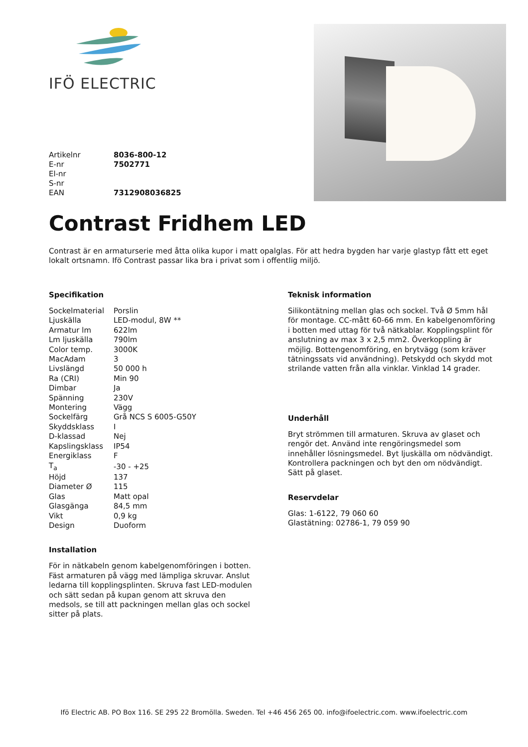IFÖ ELECTRIC
| Artikelnr | 8036-800-12 |
| E-nr | 7502771 |
| El-nr | |
| S-nr | |
| EAN | 7312908036825 |
Contrast Fridhem LED
Contrast är en armaturserie med åtta olika kupor i matt opalglas. För att hedra bygden har varje glastyp fått ett eget lokalt ortsnamn. Ifö Contrast passar lika bra i privat som i offentlig miljö.
Specifikation
| Sockelmaterial | Porslin |
| Ljuskälla | LED-modul, 8W ** |
| Armatur lm | 622lm |
| Lm ljuskälla | 790lm |
| Color temp. | 3000K |
| MacAdam | 3 |
| Livslängd | 50 000 h |
| Ra (CRI) | Min 90 |
| Dimbar | Ja |
| Spänning | 230V |
| Montering | Vägg |
| Sockelfärg | Grå NCS S 6005-G50Y |
| Skyddsklass | I |
| D-klassad | Nej |
| Kapslingsklass | IP54 |
| Energiklass | F |
| T<sub>a</sub> | -30 - +25 |
| Höjd | 137 |
| Diameter Ø | 115 |
| Glas | Matt opal |
| Glasgänga | 84,5 mm |
| Vikt | 0,9 kg |
| Design | Duoform |
Installation
För in nätkabeln genom kabelgenomföringen i botten. Fäst armaturen på vägg med lämpliga skruvar. Anslut ledarna till kopplingsplinten. Skruva fast LED-modulen och sätt sedan på kupan genom att skruva den medsols, se till att packningen mellan glas och sockel sitter på plats.
Teknisk information
Silikontätning mellan glas och sockel. Två Ø 5mm hål för montage. CC-mått 60-66 mm. En kabelgenomföring i botten med uttag för två nätkablar. Kopplingsplint för anslutning av max 3 x 2,5 mm2. Överkoppling är möjlig. Bottengenomföring, en brytvägg (som kräver tätningssats vid användning). Petskydd och skydd mot strilande vatten från alla vinklar. Vinklad 14 grader.
Underhåll
Bryt strömmen till armaturen. Skruva av glaset och rengör det. Använd inte rengöringsmedel som innehåller lösningsmedel. Byt ljuskälla om nödvändigt. Kontrollera packningen och byt den om nödvändigt. Sätt på glaset.
Reservdelar
Glas: 1-6122, 79 060 60
Glastätning: 02786-1, 79 059 90
Ifö Electric AB. PO Box 116. SE 295 22 Bromölla. Sweden. Tel +46 456 265 00. info@ifoelectric.com. www.ifoelectric.com